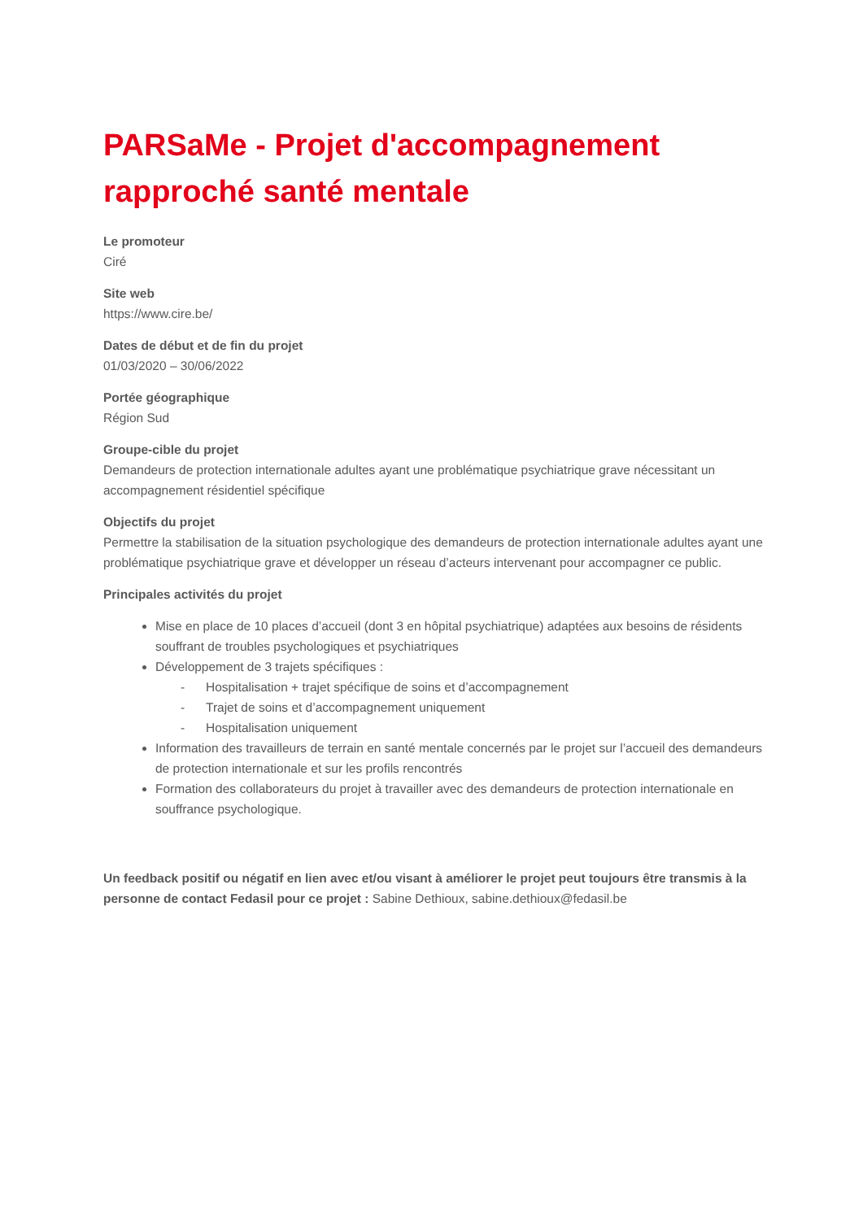PARSaMe - Projet d'accompagnement rapproché santé mentale
Le promoteur
Ciré
Site web
https://www.cire.be/
Dates de début et de fin du projet
01/03/2020 – 30/06/2022
Portée géographique
Région Sud
Groupe-cible du projet
Demandeurs de protection internationale adultes ayant une problématique psychiatrique grave nécessitant un accompagnement résidentiel spécifique
Objectifs du projet
Permettre la stabilisation de la situation psychologique des demandeurs de protection internationale adultes ayant une problématique psychiatrique grave et développer un réseau d’acteurs intervenant pour accompagner ce public.
Principales activités du projet
Mise en place de 10 places d’accueil (dont 3 en hôpital psychiatrique) adaptées aux besoins de résidents souffrant de troubles psychologiques et psychiatriques
Développement de 3 trajets spécifiques :
- Hospitalisation + trajet spécifique de soins et d’accompagnement
- Trajet de soins et d’accompagnement uniquement
- Hospitalisation uniquement
Information des travailleurs de terrain en santé mentale concernés par le projet sur l’accueil des demandeurs de protection internationale et sur les profils rencontrés
Formation des collaborateurs du projet à travailler avec des demandeurs de protection internationale en souffrance psychologique.
Un feedback positif ou négatif en lien avec et/ou visant à améliorer le projet peut toujours être transmis à la personne de contact Fedasil pour ce projet : Sabine Dethioux, sabine.dethioux@fedasil.be